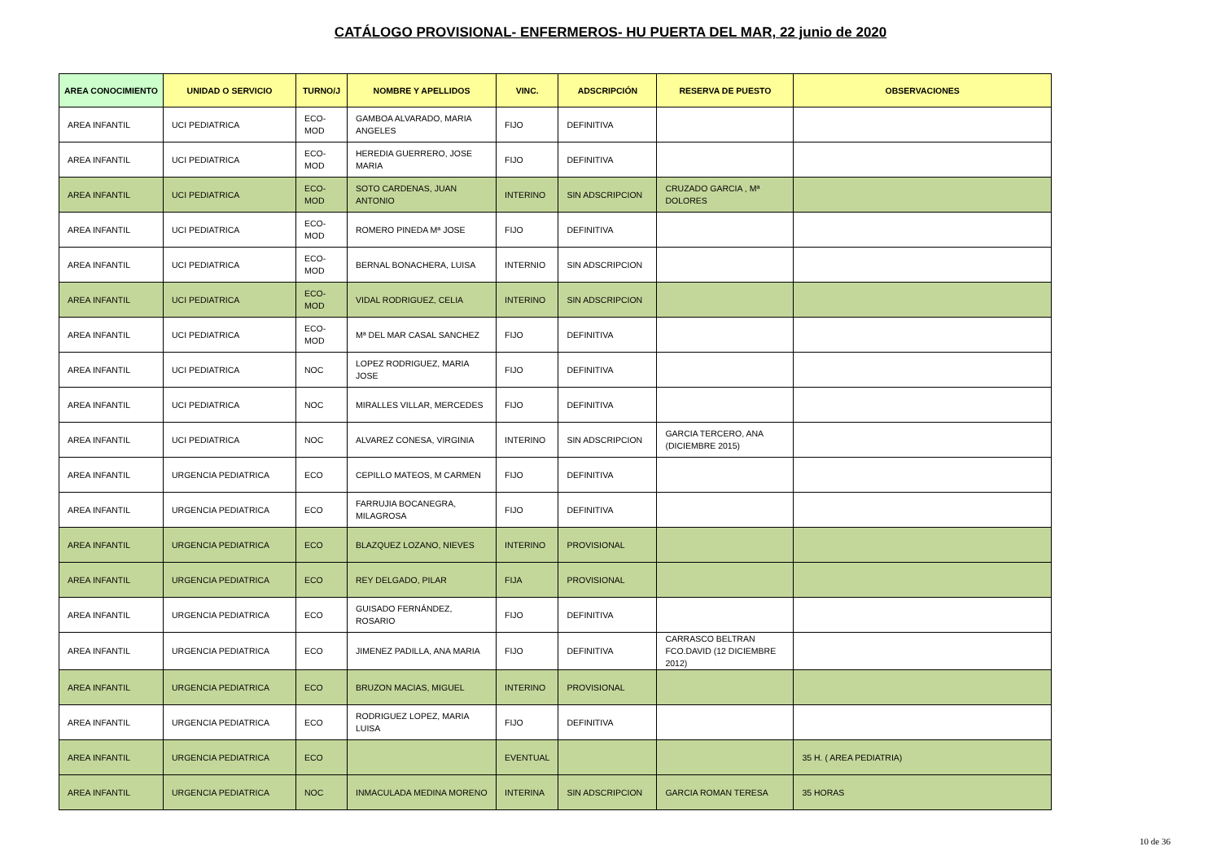CATÁLOGO PROVISIONAL- ENFERMEROS- HU PUERTA DEL MAR, 22 junio de 2020
| AREA CONOCIMIENTO | UNIDAD O SERVICIO | TURNO/J | NOMBRE Y APELLIDOS | VINC. | ADSCRIPCIÓN | RESERVA DE PUESTO | OBSERVACIONES |
| --- | --- | --- | --- | --- | --- | --- | --- |
| AREA INFANTIL | UCI PEDIATRICA | ECO-MOD | GAMBOA ALVARADO, MARIA ANGELES | FIJO | DEFINITIVA | | |
| AREA INFANTIL | UCI PEDIATRICA | ECO-MOD | HEREDIA GUERRERO, JOSE MARIA | FIJO | DEFINITIVA | | |
| AREA INFANTIL | UCI PEDIATRICA | ECO-MOD | SOTO CARDENAS, JUAN ANTONIO | INTERINO | SIN ADSCRIPCION | CRUZADO GARCIA , Mª DOLORES | |
| AREA INFANTIL | UCI PEDIATRICA | ECO-MOD | ROMERO PINEDA Mª JOSE | FIJO | DEFINITIVA | | |
| AREA INFANTIL | UCI PEDIATRICA | ECO-MOD | BERNAL BONACHERA, LUISA | INTERNIO | SIN ADSCRIPCION | | |
| AREA INFANTIL | UCI PEDIATRICA | ECO-MOD | VIDAL RODRIGUEZ, CELIA | INTERINO | SIN ADSCRIPCION | | |
| AREA INFANTIL | UCI PEDIATRICA | ECO-MOD | Mª DEL MAR CASAL SANCHEZ | FIJO | DEFINITIVA | | |
| AREA INFANTIL | UCI PEDIATRICA | NOC | LOPEZ RODRIGUEZ, MARIA JOSE | FIJO | DEFINITIVA | | |
| AREA INFANTIL | UCI PEDIATRICA | NOC | MIRALLES VILLAR, MERCEDES | FIJO | DEFINITIVA | | |
| AREA INFANTIL | UCI PEDIATRICA | NOC | ALVAREZ CONESA, VIRGINIA | INTERINO | SIN ADSCRIPCION | GARCIA TERCERO, ANA (DICIEMBRE 2015) | |
| AREA INFANTIL | URGENCIA PEDIATRICA | ECO | CEPILLO MATEOS, M CARMEN | FIJO | DEFINITIVA | | |
| AREA INFANTIL | URGENCIA PEDIATRICA | ECO | FARRUJIA BOCANEGRA, MILAGROSA | FIJO | DEFINITIVA | | |
| AREA INFANTIL | URGENCIA PEDIATRICA | ECO | BLAZQUEZ LOZANO, NIEVES | INTERINO | PROVISIONAL | | |
| AREA INFANTIL | URGENCIA PEDIATRICA | ECO | REY DELGADO, PILAR | FIJA | PROVISIONAL | | |
| AREA INFANTIL | URGENCIA PEDIATRICA | ECO | GUISADO FERNÁNDEZ, ROSARIO | FIJO | DEFINITIVA | | |
| AREA INFANTIL | URGENCIA PEDIATRICA | ECO | JIMENEZ PADILLA, ANA MARIA | FIJO | DEFINITIVA | CARRASCO BELTRAN FCO.DAVID (12 DICIEMBRE 2012) | |
| AREA INFANTIL | URGENCIA PEDIATRICA | ECO | BRUZON MACIAS, MIGUEL | INTERINO | PROVISIONAL | | |
| AREA INFANTIL | URGENCIA PEDIATRICA | ECO | RODRIGUEZ LOPEZ, MARIA LUISA | FIJO | DEFINITIVA | | |
| AREA INFANTIL | URGENCIA PEDIATRICA | ECO | | EVENTUAL | | | 35 H. ( AREA PEDIATRIA) |
| AREA INFANTIL | URGENCIA PEDIATRICA | NOC | INMACULADA MEDINA MORENO | INTERINA | SIN ADSCRIPCION | GARCIA ROMAN TERESA | 35 HORAS |
10 de 36